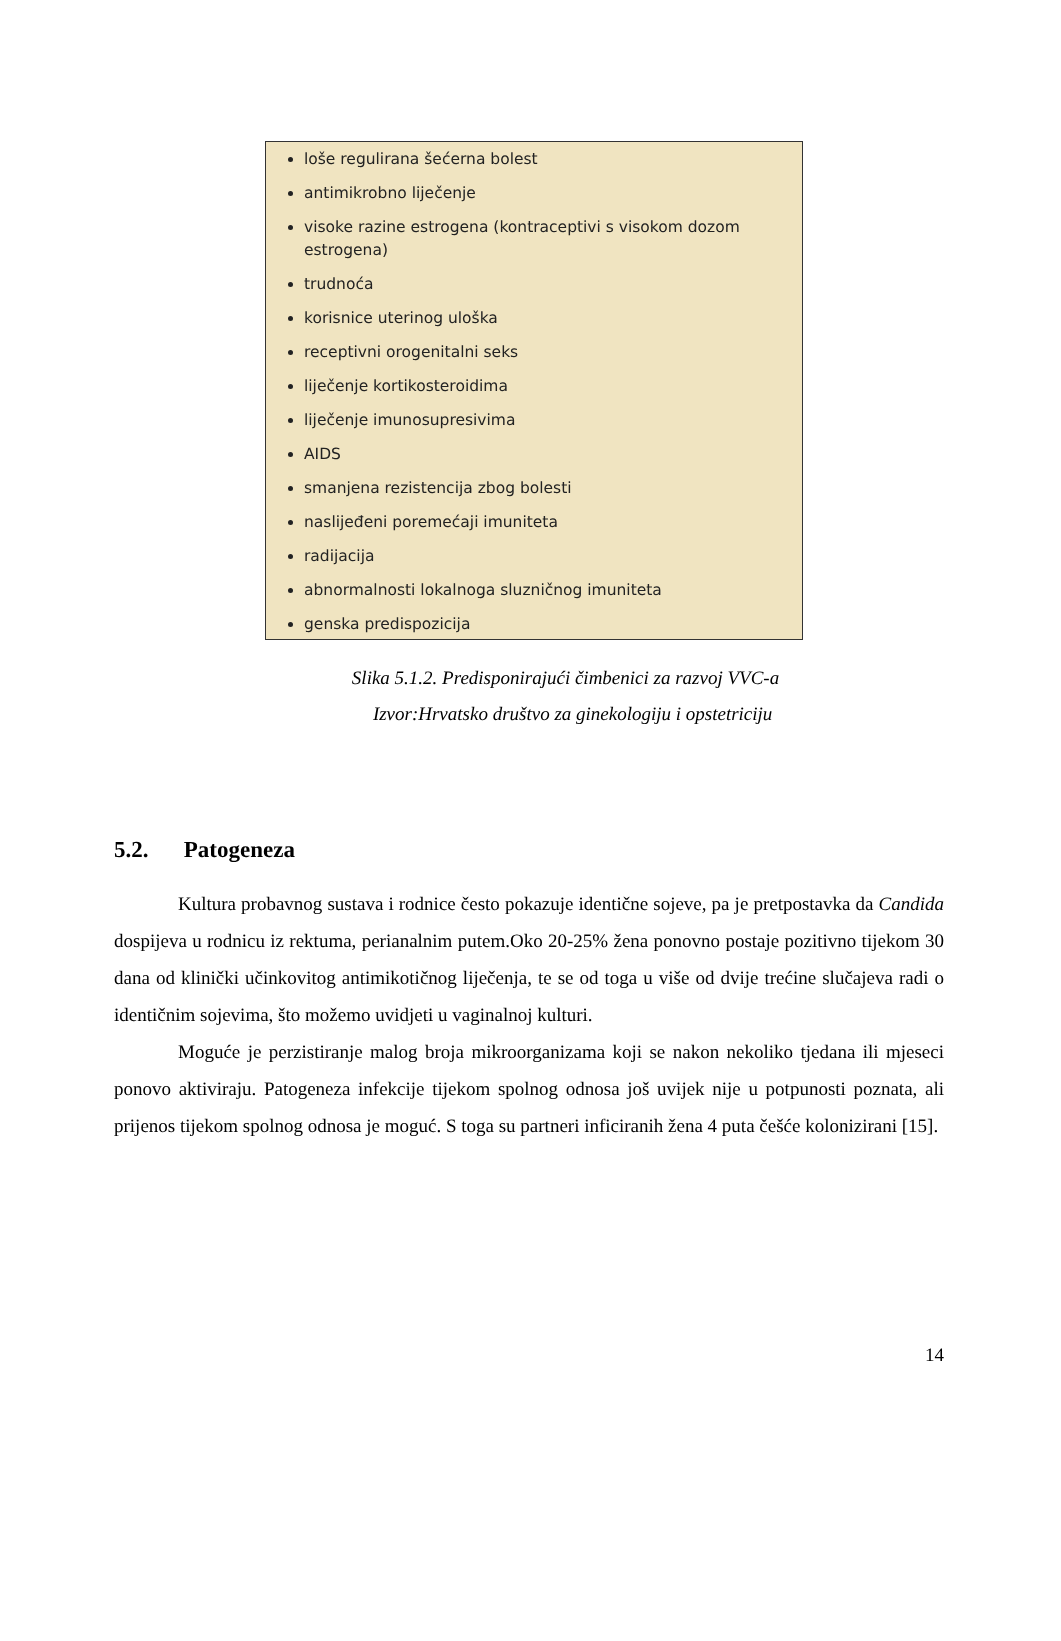loše regulirana šećerna bolest
antimikrobno liječenje
visoke razine estrogena (kontraceptivi s visokom dozom estrogena)
trudnoća
korisnice uterinog uloška
receptivni orogenitalni seks
liječenje kortikosteroidima
liječenje imunosupresivima
AIDS
smanjena rezistencija zbog bolesti
naslijeđeni poremećaji imuniteta
radijacija
abnormalnosti lokalnoga sluzničnog imuniteta
genska predispozicija
Slika 5.1.2. Predisponirajući čimbenici za razvoj VVC-a
Izvor:Hrvatsko društvo za ginekologiju i opstetriciju
5.2. Patogeneza
Kultura probavnog sustava i rodnice često pokazuje identične sojeve, pa je pretpostavka da Candida dospijeva u rodnicu iz rektuma, perianalnim putem.Oko 20-25% žena ponovno postaje pozitivno tijekom 30 dana od klinički učinkovitog antimikotičnog liječenja, te se od toga u više od dvije trećine slučajeva radi o identičnim sojevima, što možemo uvidjeti u vaginalnoj kulturi.
Moguće je perzistiranje malog broja mikroorganizama koji se nakon nekoliko tjedana ili mjeseci ponovo aktiviraju. Patogeneza infekcije tijekom spolnog odnosa još uvijek nije u potpunosti poznata, ali prijenos tijekom spolnog odnosa je moguć. S toga su partneri inficiranih žena 4 puta češće kolonizirani [15].
14